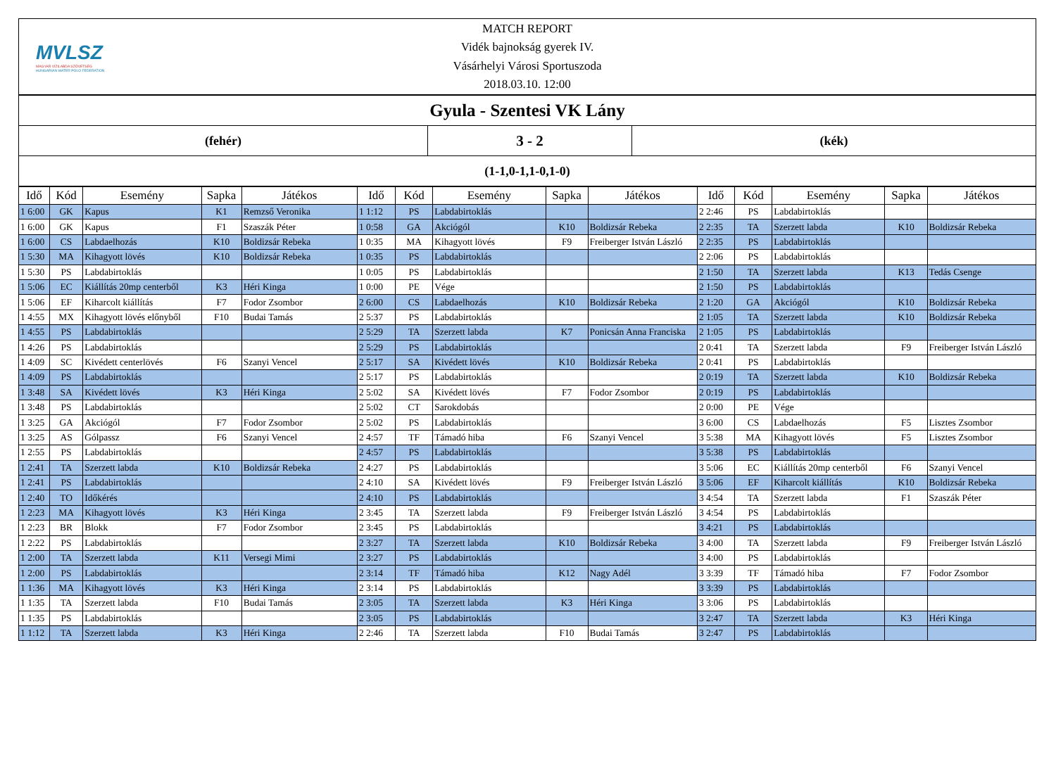MVLSZ
MAGYAR VÍZILABDA SZÖVETSÉG
HUNGARIAN WATER POLO FEDERATION
MATCH REPORT
Vidék bajnokság gyerek IV.
Vásárhelyi Városi Sportuszoda
2018.03.10. 12:00
Gyula - Szentesi VK Lány
(fehér)
3 - 2
(kék)
(1-1,0-1,1-0,1-0)
| Idő | Kód | Esemény | Sapka | Játékos | Idő | Kód | Esemény | Sapka | Játékos | Idő | Kód | Esemény | Sapka | Játékos |
| --- | --- | --- | --- | --- | --- | --- | --- | --- | --- | --- | --- | --- | --- | --- |
| 1 6:00 | GK | Kapus | K1 | Remzső Veronika | 1 1:12 | PS | Labdabirtoklás | | | 2 2:46 | PS | Labdabirtoklás | | |
| 1 6:00 | GK | Kapus | F1 | Szaszák Péter | 1 0:58 | GA | Akciógól | K10 | Boldizsár Rebeka | 2 2:35 | TA | Szerzett labda | K10 | Boldizsár Rebeka |
| 1 6:00 | CS | Labdaelhozás | K10 | Boldizsár Rebeka | 1 0:35 | MA | Kihagyott lövés | F9 | Freiberger István László | 2 2:35 | PS | Labdabirtoklás | | |
| 1 5:30 | MA | Kihagyott lövés | K10 | Boldizsár Rebeka | 1 0:35 | PS | Labdabirtoklás | | | 2 2:06 | PS | Labdabirtoklás | | |
| 1 5:30 | PS | Labdabirtoklás | | | 1 0:05 | PS | Labdabirtoklás | | | 2 1:50 | TA | Szerzett labda | K13 | Tedás Csenge |
| 1 5:06 | EC | Kiállítás 20mp centerből | K3 | Héri Kinga | 1 0:00 | PE | Vége | | | 2 1:50 | PS | Labdabirtoklás | | |
| 1 5:06 | EF | Kiharcolt kiállítás | F7 | Fodor Zsombor | 2 6:00 | CS | Labdaelhozás | K10 | Boldizsár Rebeka | 2 1:20 | GA | Akciógól | K10 | Boldizsár Rebeka |
| 1 4:55 | MX | Kihagyott lövés előnyből | F10 | Budai Tamás | 2 5:37 | PS | Labdabirtoklás | | | 2 1:05 | TA | Szerzett labda | K10 | Boldizsár Rebeka |
| 1 4:55 | PS | Labdabirtoklás | | | 2 5:29 | TA | Szerzett labda | K7 | Ponicsán Anna Franciska | 2 1:05 | PS | Labdabirtoklás | | |
| 1 4:26 | PS | Labdabirtoklás | | | 2 5:29 | PS | Labdabirtoklás | | | 2 0:41 | TA | Szerzett labda | F9 | Freiberger István László |
| 1 4:09 | SC | Kivédett centerlövés | F6 | Szanyi Vencel | 2 5:17 | SA | Kivédett lövés | K10 | Boldizsár Rebeka | 2 0:41 | PS | Labdabirtoklás | | |
| 1 4:09 | PS | Labdabirtoklás | | | 2 5:17 | PS | Labdabirtoklás | | | 2 0:19 | TA | Szerzett labda | K10 | Boldizsár Rebeka |
| 1 3:48 | SA | Kivédett lövés | K3 | Héri Kinga | 2 5:02 | SA | Kivédett lövés | F7 | Fodor Zsombor | 2 0:19 | PS | Labdabirtoklás | | |
| 1 3:48 | PS | Labdabirtoklás | | | 2 5:02 | CT | Sarokdobás | | | 2 0:00 | PE | Vége | | |
| 1 3:25 | GA | Akciógól | F7 | Fodor Zsombor | 2 5:02 | PS | Labdabirtoklás | | | 3 6:00 | CS | Labdaelhozás | F5 | Lisztes Zsombor |
| 1 3:25 | AS | Gólpassz | F6 | Szanyi Vencel | 2 4:57 | TF | Támadó hiba | F6 | Szanyi Vencel | 3 5:38 | MA | Kihagyott lövés | F5 | Lisztes Zsombor |
| 1 2:55 | PS | Labdabirtoklás | | | 2 4:57 | PS | Labdabirtoklás | | | 3 5:38 | PS | Labdabirtoklás | | |
| 1 2:41 | TA | Szerzett labda | K10 | Boldizsár Rebeka | 2 4:27 | PS | Labdabirtoklás | | | 3 5:06 | EC | Kiállítás 20mp centerből | F6 | Szanyi Vencel |
| 1 2:41 | PS | Labdabirtoklás | | | 2 4:10 | SA | Kivédett lövés | F9 | Freiberger István László | 3 5:06 | EF | Kiharcolt kiállítás | K10 | Boldizsár Rebeka |
| 1 2:40 | TO | Időkérés | | | 2 4:10 | PS | Labdabirtoklás | | | 3 4:54 | TA | Szerzett labda | F1 | Szaszák Péter |
| 1 2:23 | MA | Kihagyott lövés | K3 | Héri Kinga | 2 3:45 | TA | Szerzett labda | F9 | Freiberger István László | 3 4:54 | PS | Labdabirtoklás | | |
| 1 2:23 | BR | Blokk | F7 | Fodor Zsombor | 2 3:45 | PS | Labdabirtoklás | | | 3 4:21 | PS | Labdabirtoklás | | |
| 1 2:22 | PS | Labdabirtoklás | | | 2 3:27 | TA | Szerzett labda | K10 | Boldizsár Rebeka | 3 4:00 | TA | Szerzett labda | F9 | Freiberger István László |
| 1 2:00 | TA | Szerzett labda | K11 | Versegi Mimi | 2 3:27 | PS | Labdabirtoklás | | | 3 4:00 | PS | Labdabirtoklás | | |
| 1 2:00 | PS | Labdabirtoklás | | | 2 3:14 | TF | Támadó hiba | K12 | Nagy Adél | 3 3:39 | TF | Támadó hiba | F7 | Fodor Zsombor |
| 1 1:36 | MA | Kihagyott lövés | K3 | Héri Kinga | 2 3:14 | PS | Labdabirtoklás | | | 3 3:39 | PS | Labdabirtoklás | | |
| 1 1:35 | TA | Szerzett labda | F10 | Budai Tamás | 2 3:05 | TA | Szerzett labda | K3 | Héri Kinga | 3 3:06 | PS | Labdabirtoklás | | |
| 1 1:35 | PS | Labdabirtoklás | | | 2 3:05 | PS | Labdabirtoklás | | | 3 2:47 | TA | Szerzett labda | K3 | Héri Kinga |
| 1 1:12 | TA | Szerzett labda | K3 | Héri Kinga | 2 2:46 | TA | Szerzett labda | F10 | Budai Tamás | 3 2:47 | PS | Labdabirtoklás | | |